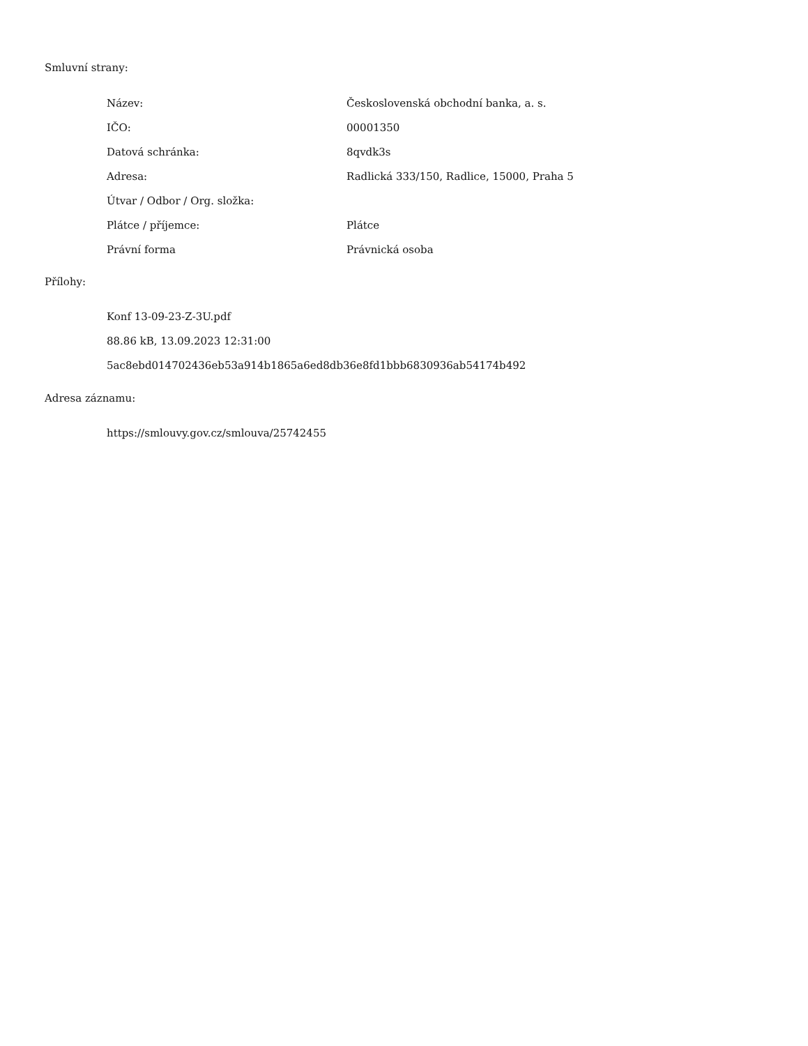Smluvní strany:
| Název: | Československá obchodní banka, a. s. |
| IČO: | 00001350 |
| Datová schránka: | 8qvdk3s |
| Adresa: | Radlická 333/150, Radlice, 15000, Praha 5 |
| Útvar / Odbor / Org. složka: | |
| Plátce / příjemce: | Plátce |
| Právní forma | Právnická osoba |
Přílohy:
Konf 13-09-23-Z-3U.pdf
88.86 kB, 13.09.2023 12:31:00
5ac8ebd014702436eb53a914b1865a6ed8db36e8fd1bbb6830936ab54174b492
Adresa záznamu:
https://smlouvy.gov.cz/smlouva/25742455